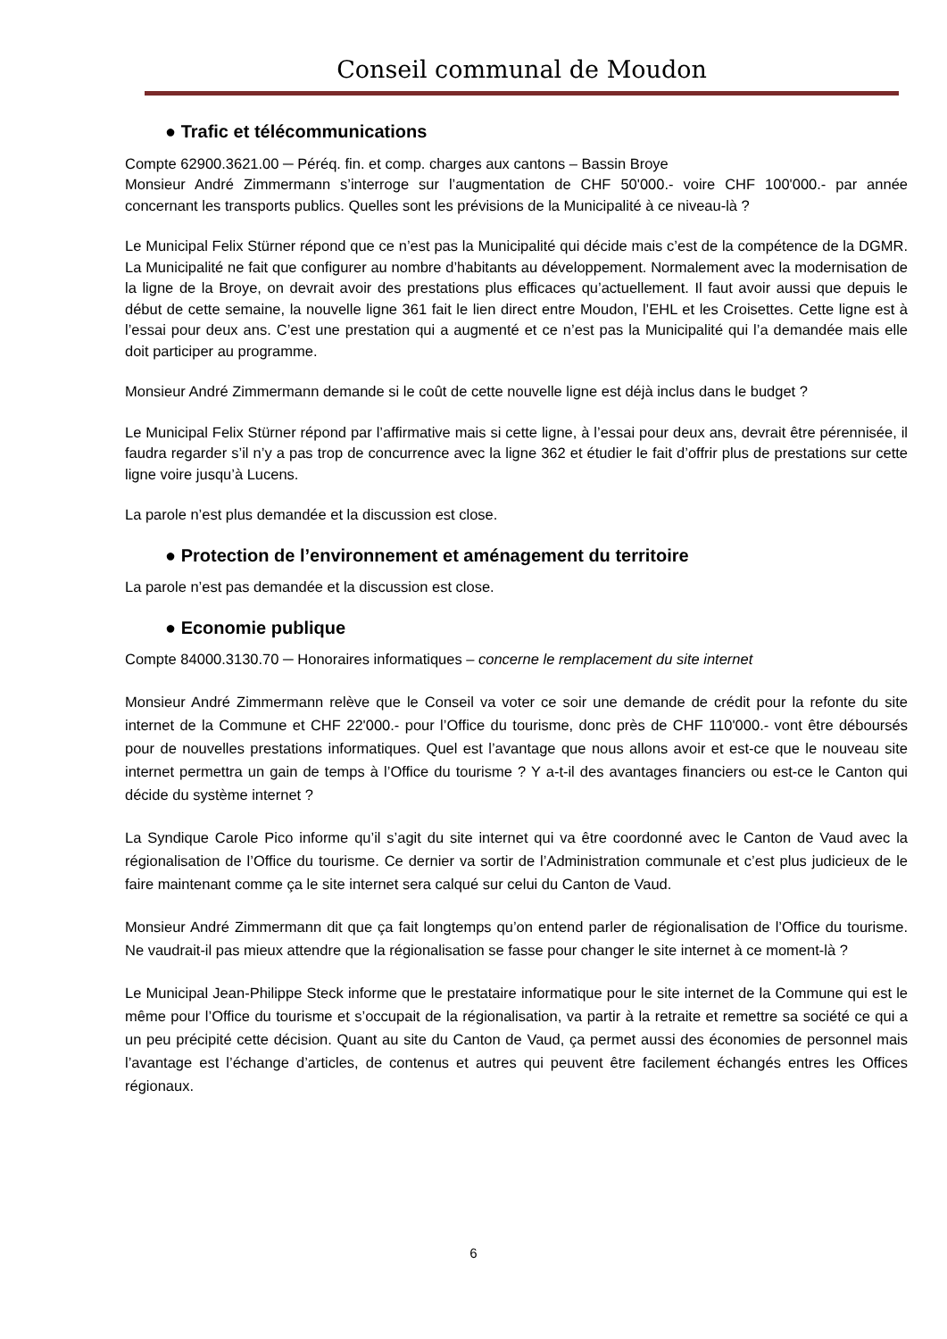Conseil communal de Moudon
● Trafic et télécommunications
Compte 62900.3621.00 ─ Péréq. fin. et comp. charges aux cantons – Bassin Broye
Monsieur André Zimmermann s’interroge sur l’augmentation de CHF 50'000.- voire CHF 100'000.- par année concernant les transports publics. Quelles sont les prévisions de la Municipalité à ce niveau-là ?
Le Municipal Felix Stürner répond que ce n’est pas la Municipalité qui décide mais c’est de la compétence de la DGMR. La Municipalité ne fait que configurer au nombre d’habitants au développement. Normalement avec la modernisation de la ligne de la Broye, on devrait avoir des prestations plus efficaces qu’actuellement. Il faut avoir aussi que depuis le début de cette semaine, la nouvelle ligne 361 fait le lien direct entre Moudon, l’EHL et les Croisettes. Cette ligne est à l’essai pour deux ans. C’est une prestation qui a augmenté et ce n’est pas la Municipalité qui l’a demandée mais elle doit participer au programme.
Monsieur André Zimmermann demande si le coût de cette nouvelle ligne est déjà inclus dans le budget ?
Le Municipal Felix Stürner répond par l’affirmative mais si cette ligne, à l’essai pour deux ans, devrait être pérennisée, il faudra regarder s’il n’y a pas trop de concurrence avec la ligne 362 et étudier le fait d’offrir plus de prestations sur cette ligne voire jusqu’à Lucens.
La parole n’est plus demandée et la discussion est close.
● Protection de l’environnement et aménagement du territoire
La parole n’est pas demandée et la discussion est close.
● Economie publique
Compte 84000.3130.70 ─ Honoraires informatiques – concerne le remplacement du site internet
Monsieur André Zimmermann relève que le Conseil va voter ce soir une demande de crédit pour la refonte du site internet de la Commune et CHF 22'000.- pour l’Office du tourisme, donc près de CHF 110'000.- vont être déboursés pour de nouvelles prestations informatiques. Quel est l’avantage que nous allons avoir et est-ce que le nouveau site internet permettra un gain de temps à l’Office du tourisme ? Y a-t-il des avantages financiers ou est-ce le Canton qui décide du système internet ?
La Syndique Carole Pico informe qu’il s’agit du site internet qui va être coordonné avec le Canton de Vaud avec la régionalisation de l’Office du tourisme. Ce dernier va sortir de l’Administration communale et c’est plus judicieux de le faire maintenant comme ça le site internet sera calqué sur celui du Canton de Vaud.
Monsieur André Zimmermann dit que ça fait longtemps qu’on entend parler de régionalisation de l’Office du tourisme. Ne vaudrait-il pas mieux attendre que la régionalisation se fasse pour changer le site internet à ce moment-là ?
Le Municipal Jean-Philippe Steck informe que le prestataire informatique pour le site internet de la Commune qui est le même pour l’Office du tourisme et s’occupait de la régionalisation, va partir à la retraite et remettre sa société ce qui a un peu précipité cette décision. Quant au site du Canton de Vaud, ça permet aussi des économies de personnel mais l’avantage est l’échange d’articles, de contenus et autres qui peuvent être facilement échangés entres les Offices régionaux.
6